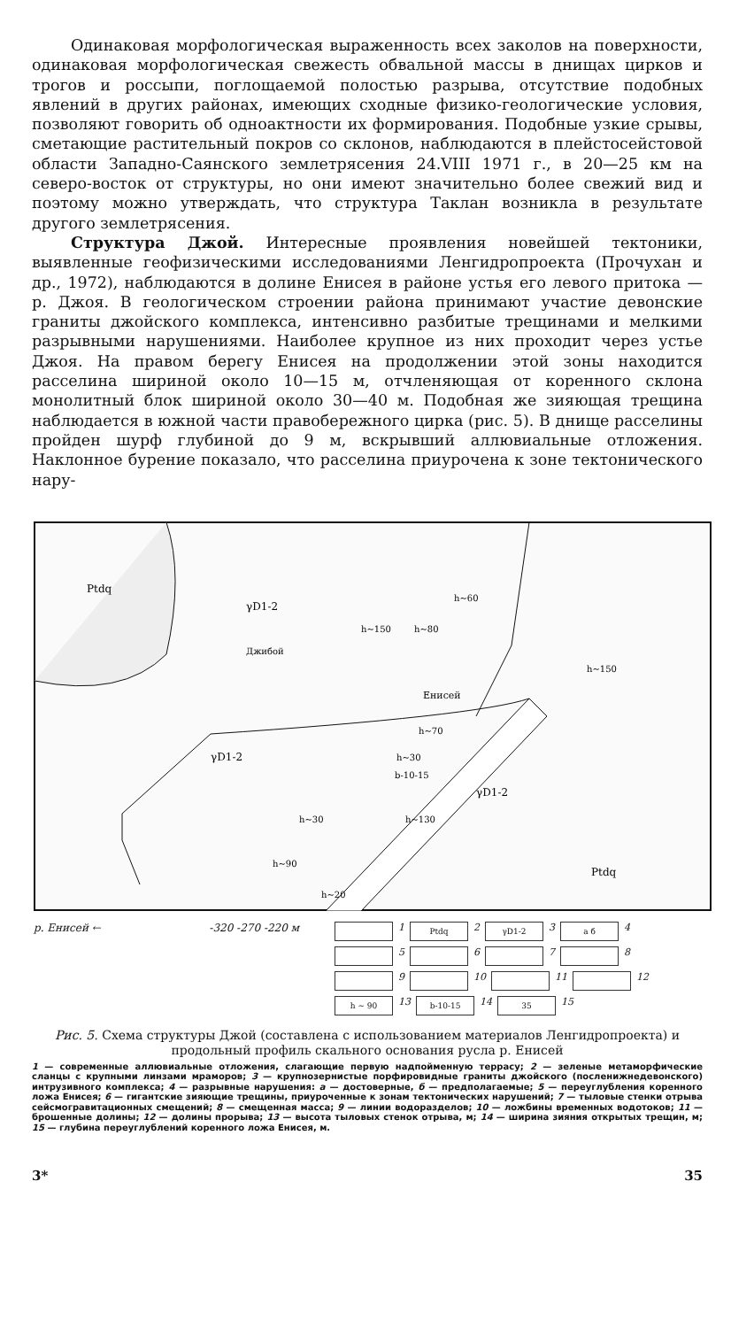Одинаковая морфологическая выраженность всех заколов на поверхности, одинаковая морфологическая свежесть обвальной массы в днищах цирков и трогов и россыпи, поглощаемой полостью разрыва, отсутствие подобных явлений в других районах, имеющих сходные физико-геологические условия, позволяют говорить об одноактности их формирования. Подобные узкие срывы, сметающие растительный покров со склонов, наблюдаются в плейстосейстовой области Западно-Саянского землетрясения 24.VIII 1971 г., в 20—25 км на северо-восток от структуры, но они имеют значительно более свежий вид и поэтому можно утверждать, что структура Таклан возникла в результате другого землетрясения.
Структура Джой. Интересные проявления новейшей тектоники, выявленные геофизическими исследованиями Ленгидропроекта (Прочухан и др., 1972), наблюдаются в долине Енисея в районе устья его левого притока — р. Джоя. В геологическом строении района принимают участие девонские граниты джойского комплекса, интенсивно разбитые трещинами и мелкими разрывными нарушениями. Наиболее крупное из них проходит через устье Джоя. На правом берегу Енисея на продолжении этой зоны находится расселина шириной около 10—15 м, отчленяющая от коренного склона монолитный блок шириной около 30—40 м. Подобная же зияющая трещина наблюдается в южной части правобережного цирка (рис. 5). В днище расселины пройден шурф глубиной до 9 м, вскрывший аллювиальные отложения. Наклонное бурение показало, что расселина приурочена к зоне тектонического нару-
Ptdq
γD1-2
Енисей
Джибой
Ptdq
γD1-2
γD1-2
h~60
h~150
h~80
h~150
h~70
h~30
b-10-15
h~30
h~130
h~90
h~20
р. Енисей ← -320 -270 -220 м 1 Ptdq 2 γD1-2 3 а б 4 5 6 7 8 9 10 11 12 h ~ 90 13 b-10-15 14 35 15
Рис. 5. Схема структуры Джой (составлена с использованием материалов Ленгидропроекта) и продольный профиль скального основания русла р. Енисей
1 — современные аллювиальные отложения, слагающие первую надпойменную террасу; 2 — зеленые метаморфические сланцы с крупными линзами мраморов; 3 — крупнозернистые порфировидные граниты джойского (посленижнедевонского) интрузивного комплекса; 4 — разрывные нарушения: а — достоверные, б — предполагаемые; 5 — переуглубления коренного ложа Енисея; 6 — гигантские зияющие трещины, приуроченные к зонам тектонических нарушений; 7 — тыловые стенки отрыва сейсмогравитационных смещений; 8 — смещенная масса; 9 — линии водоразделов; 10 — ложбины временных водотоков; 11 — брошенные долины; 12 — долины прорыва; 13 — высота тыловых стенок отрыва, м; 14 — ширина зияния открытых трещин, м; 15 — глубина переуглублений коренного ложа Енисея, м.
3* 35